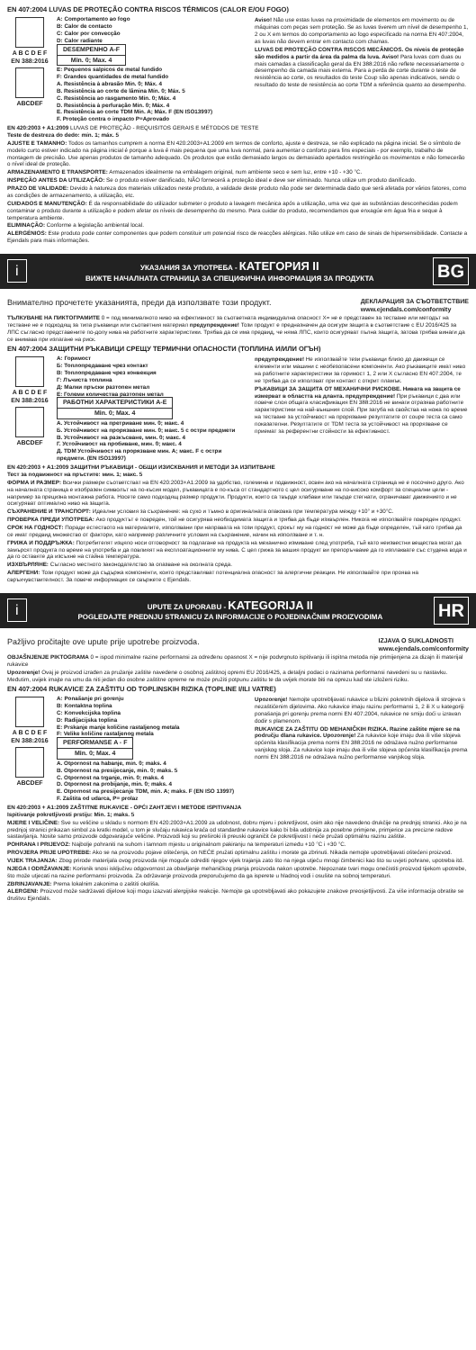EN 407:2004 LUVAS DE PROTEÇÃO CONTRA RISCOS TÉRMICOS (CALOR E/OU FOGO)
A B C D E F
EN 388:2016
ABCDEF
A: Comportamento ao fogo
B: Calor de contacto
C: Calor por convecção
D: Calor radiante
| DESEMPENHO A-F |
| Min. 0; Max. 4 |
E: Pequenos salpicos de metal fundido
F: Grandes quantidades de metal fundido
A. Resistência à abrasão Mín. 0; Máx. 4
B. Resistência ao corte de lâmina Mín. 0; Máx. 5
C. Resistência ao rasgamento Mín. 0; Máx. 4
D. Resistência à perfuração Mín. 0; Máx. 4
E. Resistência ao corte TDM Mín. A; Máx. F (EN ISO13997)
F. Proteção contra o impacto P=Aprovado
Aviso! Não use estas luvas na proximidade de elementos em movimento ou de máquinas com peças sem proteção. Se as luvas tiverem um nível de desempenho 1, 2 ou X em termos do comportamento ao fogo especificado na norma EN 407:2004, as luvas não devem entrar em contacto com chamas.
LUVAS DE PROTEÇÃO CONTRA RISCOS MECÂNICOS. Os níveis de proteção são medidos a partir da área da palma da luva. Aviso! Para luvas com duas ou mais camadas a classificação geral da EN 388:2016 não reflete necessariamente o desempenho da camada mais externa. Para a perda de corte durante o teste de resistência ao corte, os resultados do teste Coup são apenas indicativos, sendo o resultado do teste de resistência ao corte TDM a referência quanto ao desempenho.
EN 420:2003 + A1:2009 LUVAS DE PROTEÇÃO - REQUISITOS GERAIS E MÉTODOS DE TESTE
Teste de destreza do dedo: mín. 1; máx. 5
AJUSTE E TAMANHO: Todos os tamanhos cumprem a norma EN 420:2003+A1:2009 em termos de conforto, ajuste e destreza, se não explicado na página inicial. Se o símbolo de modelo curto estiver indicado na página inicial é porque a luva é mais pequena que uma luva normal, para aumentar o conforto para fins especiais - por exemplo, trabalho de montagem de precisão. Use apenas produtos de tamanho adequado. Os produtos que estão demasiado largos ou demasiado apertados restringirão os movimentos e não fornecerão o nível ideal de proteção.
ARMAZENAMENTO E TRANSPORTE: Armazenados idealmente na embalagem original, num ambiente seco e sem luz, entre +10 - +30 °C.
INSPEÇÃO ANTES DA UTILIZAÇÃO: Se o produto estiver danificado, NÃO fornecerá a proteção ideal e deve ser eliminado. Nunca utilize um produto danificado.
PRAZO DE VALIDADE: Devido à natureza dos materiais utilizados neste produto, a validade deste produto não pode ser determinada dado que será afetada por vários fatores, como as condições de armazenamento, a utilização, etc.
CUIDADOS E MANUTENÇÃO: É da responsabilidade do utilizador submeter o produto a lavagem mecânica após a utilização, uma vez que as substâncias desconhecidas podem contaminar o produto durante a utilização e podem afetar os níveis de desempenho do mesmo. Para cuidar do produto, recomendamos que enxagúe em água fria e seque à temperatura ambiente.
ELIMINAÇÃO: Conforme a legislação ambiental local.
ALERGÉNIOS: Este produto pode conter componentes que podem constituir um potencial risco de reacções alérgicas. Não utilize em caso de sinais de hipersensibilidade. Contacte a Ejendals para mais informações.
i
УКАЗАНИЯ ЗА УПОТРЕБА - КАТЕГОРИЯ II
ВИЖТЕ НАЧАЛНАТА СТРАНИЦА ЗА СПЕЦИФИЧНА ИНФОРМАЦИЯ ЗА ПРОДУКТА
BG
Внимателно прочетете указанията, преди да използвате този продукт. ДЕКЛАРАЦИЯ ЗА СЪОТВЕТСТВИЕ
www.ejendals.com/conformity
ТЪЛКУВАНЕ НА ПИКТОГРАМИТЕ 0 = под минималното ниво на ефективност за съответната индивидуална опасност X= не е представен за тестване или методът на тестване не е подходящ за типа ръкавици или съответния материал предупреждение! Този продукт е предназначен да осигури защита в съответствие с ЕU 2016/425 за ЛПС съгласно представените по-долу нива на работните характеристики. Трябва да се има предвид, че няма ЛПС, които осигуряват пълна защита, затова трябва винаги да се внимава при излагане на риск.
EN 407:2004 ЗАЩИТНИ РЪКАВИЦИ СРЕЩУ ТЕРМИЧНИ ОПАСНОСТИ (ТОПЛИНА И/ИЛИ ОГЪН)
A B C D E F
EN 388:2016
ABCDEF
А: Горимост
Б: Топлопредаване чрез контакт
В: Топлопредаване чрез конвекция
Г: Лъчиста топлина
Д: Малки пръски разтопен метал
Е: Големи количества разтопен метал
| РАБОТНИ ХАРАКТЕРИСТИКИ А-Е |
| Min. 0; Max. 4 |
А. Устойчивост на претриване мин. 0; макс. 4
Б. Устойчивост на прорязване мин. 0; макс. 5 с остри предмети
В. Устойчивост на разкъсване, мин. 0; макс. 4
Г. Устойчивост на пробиване, мин. 0; макс. 4
Д. TDM Устойчивост на прорязване мин. A; макс. F с остри предмети. (EN ISO13997)
предупреждение! Не използвайте тези ръкавици близо до движещи се елементи или машини с необезопасени компоненти. Ако ръкавиците имат ниво на работните характеристики за горимост 1, 2 или X съгласно EN 407:2004, те не трябва да се използват при контакт с открит пламък.
РЪКАВИЦИ ЗА ЗАЩИТА ОТ МЕХАНИЧНИ РИСКОВЕ. Нивата на защита се измерват в областта на дланта. предупреждение! При ръкавици с два или повече слоя общата класификация EN 388:2016 не винаги отразява работните характеристики на най-външния слой. При загуба на свойства на ножа по време на тестване за устойчивост на прорязване резултатите от coupe теста са само показателни. Резултатите от TDM теста за устойчивост на прорязване се приемат за референтни стойности за ефективност.
EN 420:2003 + A1:2009 ЗАЩИТНИ РЪКАВИЦИ - ОБЩИ ИЗИСКВАНИЯ И МЕТОДИ ЗА ИЗПИТВАНЕ
Тест за подвижност на пръстите: мин. 1; макс. 5
ФОРМА И РАЗМЕР: Всички размери съответстват на EN 420:2003+A1:2009 за удобство, големина и подвижност, освен ако на началната страница не е посочено друго. Ако на началната страница е изобразен символът на по-късия модел, ръкавицата е по-къса от стандартното с цел осигуряване на по-високо комфорт за специални цели - например за прецизна монтажна работа. Носете само подходящ размер продукти. Продукти, които са твърде хлабави или твърде стегнати, ограничават движението и не осигуряват оптимално ниво на защита.
СЪХРАНЕНИЕ И ТРАНСПОРТ: Идеални условия за съхранение: на сухо и тъмно в оригиналната опаковка при температура между +10° и +30°C.
ПРОВЕРКА ПРЕДИ УПОТРЕБА: Ако продуктът е повреден, той не осигурява необходимата защита и трябва да бъде изхвърлен. Никога не използвайте повреден продукт.
СРОК НА ГОДНОСТ: Поради естеството на материалите, използвани при направата на този продукт, срокът му на годност не може да бъде определен, тъй като трябва да се имат предвид множество от фактори, като например различните условия на съхранение, начин на използване и т. н.
ГРИЖА И ПОДДРЪЖКА: Потребителят изцяло носи отговорност за подлагане на продукта на механично измиване след употреба, тъй като неизвестни вещества могат да замърсят продукта по време на употреба и да повлияят на експлоатационните му нива. С цел грижа за вашия продукт ви препоръчваме да го изплаквате със студена вода и да го оставяте да изсъхне на стайна температура.
ИЗХВЪРЛЯНЕ: Съгласно местното законодателство за опазване на околната среда.
АЛЕРГЕНИ: Този продукт може да съдържа компоненти, които представляват потенциална опасност за алергични реакции. Не използвайте при проява на свръхчувствителност. За повече информация се свържете с Ejendals.
i
UPUTE ZA UPORABU - KATEGORIJA II
POGLEDAJTE PREDNJU STRANICU ZA INFORMACIJE O POJEDINAČNIM PROIZVODIMA
HR
Pažljivo pročitajte ove upute prije upotrebe proizvoda. IZJAVA O SUKLADNOSTI
www.ejendals.com/conformity
OBJAŠNJENJE PIKTOGRAMA 0 = ispod minimalne razine performansi za određenu opasnost X = nije podvrgnuto ispitivanju ili ispitna metoda nije primijenjena za dizajn ili materijal rukavice
Upozorenje! Ovaj je proizvod izrađen za pružanje zaštite navedene o osobnoj zaštitnoj opremi EU 2016/425, a detaljni podaci o razinama performansi navedeni su u nastavku. Međutim, uvijek imajte na umu da niti jedan dio osobne zaštitne opreme ne može pružiti potpunu zaštitu te da uvijek morate biti na oprezu kad ste izloženi riziku.
EN 407:2004 RUKAVICE ZA ZAŠTITU OD TOPLINSKIH RIZIKA (TOPLINE I/ILI VATRE)
A B C D E F
EN 388:2016
ABCDEF
A: Ponašanje pri gorenju
B: Kontaktna toplina
C: Konvekcijska toplina
D: Radijacijska toplina
E: Prskanje manje količine rastaljenog metala
F: Velike količine rastaljenog metala
| PERFORMANSE A - F |
| Min. 0; Max. 4 |
A. Otpornost na habanje, min. 0; maks. 4
B. Otpornost na presijecanje, min. 0; maks. 5
C. Otpornost na trganje, min. 0; maks. 4
D. Otpornost na probijanje, min. 0; maks. 4
E. Otpornost na presijecanje TDM, min. A; maks. F (EN ISO 13997)
F. Zaštita od udarca, P= prolaz
Upozorenje! Nemojte upotrebljavati rukavice u blizini pokretnih dijelova ili strojeva s nezaštićenim dijelovima. Ako rukavice imaju razinu performansi 1, 2 ili X u kategoriji ponašanja pri gorenju prema normi EN 407:2004, rukavice ne smiju doći u izravan dodir s plamenom.
RUKAVICE ZA ZAŠTITU OD MEHANIČKIH RIZIKA. Razine zaštite mjere se na području dlana rukavice. Upozorenje! Za rukavice koje imaju dva ili više slojeva općenita klasifikacija prema normi EN 388:2016 ne odražava nužno performanse vanjskog sloja. Za rukavice koje imaju dva ili više slojeva općenita klasifikacija prema normi EN 388:2016 ne odražava nužno performanse vanjskog sloja.
EN 420:2003 + A1:2009 ZAŠTITNE RUKAVICE - OPĆI ZAHTJEVI I METODE ISPITIVANJA
Ispitivanje pokretljivosti prstiju: Min. 1; maks. 5
MJERE I VELIČINE: Sve su veličine u skladu s normom EN 420:2003+A1:2009 za udobnost, dobru mjeru i pokretljivost, osim ako nije navedeno drukčije na prednjoj stranici. Ako je na prednjoj stranici prikazan simbol za kratki model, u tom je slučaju rukavica kraća od standardne rukavice kako bi bila udobnija za posebne primjene, primjerice za precizne radove sastavljanja. Nosite samo proizvode odgovarajuće veličine. Proizvodi koji su preširoki ili preuski ograničit će pokretljivost i neće pružati optimalnu razinu zaštite.
POHRANA I PRIJEVOZ: Najbolje pohraniti na suhom i tamnom mjestu u originalnom pakiranju na temperaturi između +10 °C i +30 °C.
PROVJERA PRIJE UPOTREBE: Ako se na proizvodu pojave oštećenja, on NEĆE pružati optimalnu zaštitu i morate ga zbrinuti. Nikada nemojte upotrebljavati oštećeni proizvod.
VIJEK TRAJANJA: Zbog prirode materijala ovog proizvoda nije moguće odrediti njegov vijek trajanja zato što na njega utječu mnogi čimbenici kao što su uvjeti pohrane, upotreba itd.
NJEGA I ODRŽAVANJE: Korisnik snosi isključivu odgovornost za obavljanje mehaničkog pranja proizvoda nakon upotrebe. Nepoznate tvari mogu onečistiti proizvod tijekom upotrebe, što može utjecati na razine performansi proizvoda. Za održavanje proizvoda preporučujemo da ga isperete u hladnoj vodi i osušite na sobnoj temperaturi.
ZBRINJAVANJE: Prema lokalnim zakonima o zaštiti okoliša.
ALERGENI: Proizvod može sadržavati dijelove koji mogu izazvati alergijske reakcije. Nemojte ga upotrebljavati ako pokazujete znakove preosjetljivosti. Za više informacija obratite se društvu Ejendals.